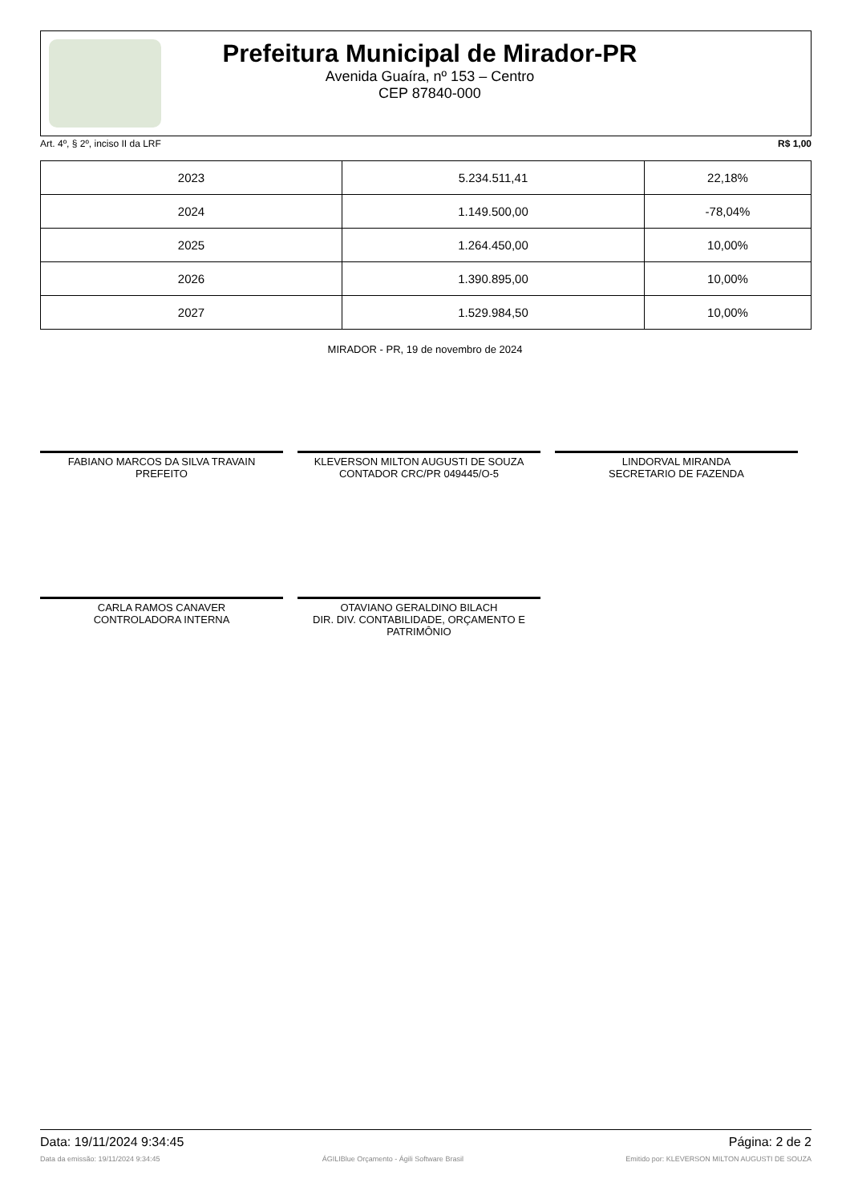Prefeitura Municipal de Mirador-PR
Avenida Guaíra, nº 153 – Centro
CEP 87840-000
Art. 4º, § 2º, inciso II da LRF R$ 1,00
| 2023 | 5.234.511,41 | 22,18% |
| 2024 | 1.149.500,00 | -78,04% |
| 2025 | 1.264.450,00 | 10,00% |
| 2026 | 1.390.895,00 | 10,00% |
| 2027 | 1.529.984,50 | 10,00% |
MIRADOR - PR, 19 de novembro de 2024
FABIANO MARCOS DA SILVA TRAVAIN
PREFEITO
KLEVERSON MILTON AUGUSTI DE SOUZA
CONTADOR CRC/PR 049445/O-5
LINDORVAL MIRANDA
SECRETARIO DE FAZENDA
CARLA RAMOS CANAVER
CONTROLADORA INTERNA
OTAVIANO GERALDINO BILACH
DIR. DIV. CONTABILIDADE, ORÇAMENTO E PATRIMÔNIO
Data: 19/11/2024 9:34:45 Página: 2 de 2
Data da emissão: 19/11/2024 9:34:45 ÁGILIBlue Orçamento - Ágili Software Brasil Emitido por: KLEVERSON MILTON AUGUSTI DE SOUZA